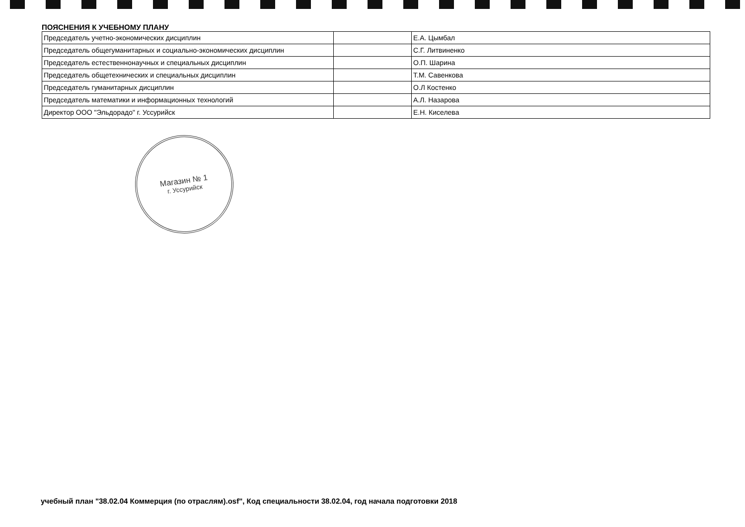ПОЯСНЕНИЯ К УЧЕБНОМУ ПЛАНУ
| Председатель учетно-экономических дисциплин | | Е.А. Цымбал |
| Председатель общегуманитарных и социально-экономических дисциплин | | С.Г. Литвиненко |
| Председатель естественнонаучных и специальных дисциплин | | О.П. Шарина |
| Председатель общетехнических и специальных дисциплин | | Т.М. Савенкова |
| Председатель гуманитарных дисциплин | | О.Л Костенко |
| Председатель математики и информационных технологий | | А.Л. Назарова |
| Директор ООО "Эльдорадо" г. Уссурийск | | Е.Н. Киселева |
Магазин № 1
г. Уссурийск
учебный план "38.02.04 Коммерция (по отраслям).osf", Код специальности 38.02.04, год начала подготовки 2018